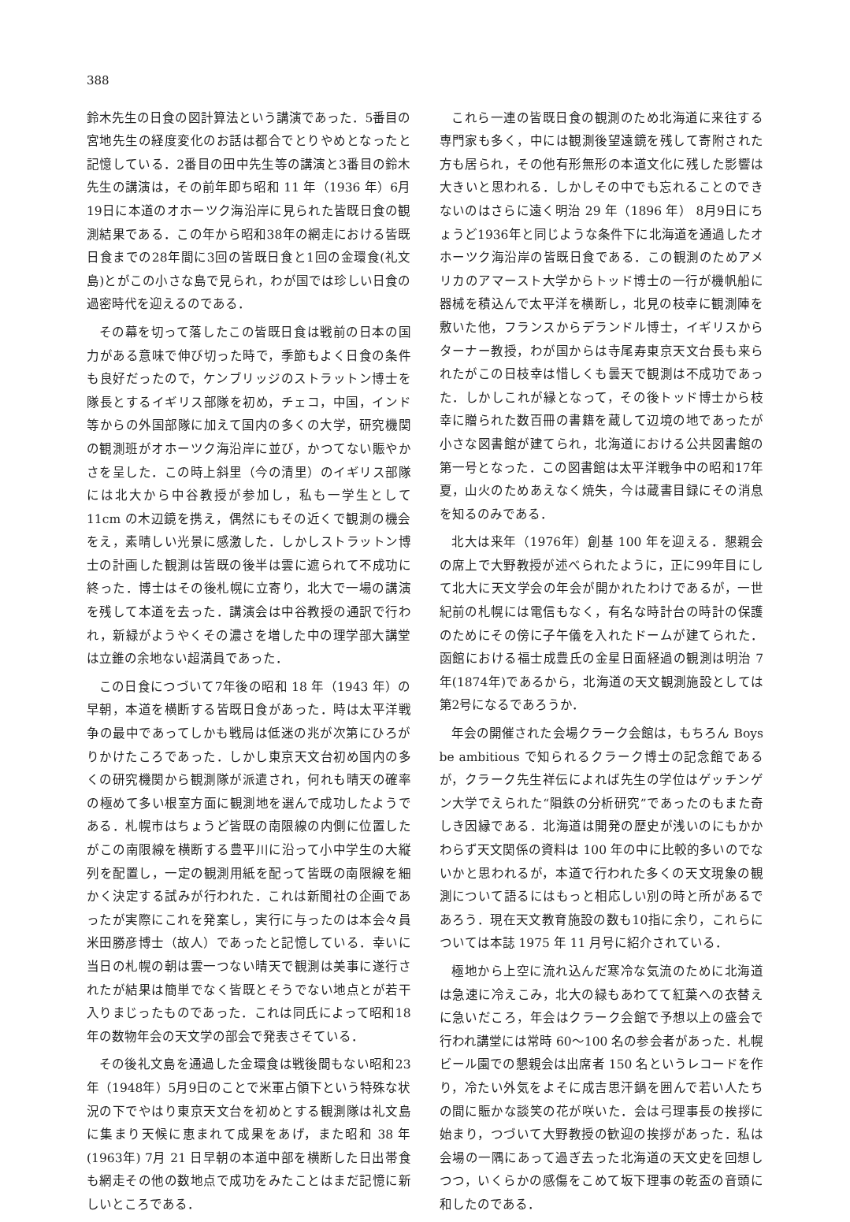388
鈴木先生の日食の図計算法という講演であった．5番目の宮地先生の経度変化のお話は都合でとりやめとなったと記憶している．2番目の田中先生等の講演と3番目の鈴木先生の講演は，その前年即ち昭和 11 年（1936 年）6月19日に本道のオホーツク海沿岸に見られた皆既日食の観測結果である．この年から昭和38年の網走における皆既日食までの28年間に3回の皆既日食と1回の金環食(礼文島)とがこの小さな島で見られ，わが国では珍しい日食の過密時代を迎えるのである．
その幕を切って落したこの皆既日食は戦前の日本の国力がある意味で伸び切った時で，季節もよく日食の条件も良好だったので，ケンブリッジのストラットン博士を隊長とするイギリス部隊を初め，チェコ，中国，インド等からの外国部隊に加えて国内の多くの大学，研究機関の観測班がオホーツク海沿岸に並び，かつてない賑やかさを呈した．この時上斜里（今の清里）のイギリス部隊には北大から中谷教授が参加し，私も一学生として 11cm の木辺鏡を携え，偶然にもその近くで観測の機会をえ，素晴しい光景に感激した．しかしストラットン博士の計画した観測は皆既の後半は雲に遮られて不成功に終った．博士はその後札幌に立寄り，北大で一場の講演を残して本道を去った．講演会は中谷教授の通訳で行われ，新緑がようやくその濃さを増した中の理学部大講堂は立錐の余地ない超満員であった．
この日食につづいて7年後の昭和 18 年（1943 年）の早朝，本道を横断する皆既日食があった．時は太平洋戦争の最中であってしかも戦局は低迷の兆が次第にひろがりかけたころであった．しかし東京天文台初め国内の多くの研究機関から観測隊が派遣され，何れも晴天の確率の極めて多い根室方面に観測地を選んで成功したようである．札幌市はちょうど皆既の南限線の内側に位置したがこの南限線を横断する豊平川に沿って小中学生の大縦列を配置し，一定の観測用紙を配って皆既の南限線を細かく決定する試みが行われた．これは新聞社の企画であったが実際にこれを発案し，実行に与ったのは本会々員米田勝彦博士（故人）であったと記憶している．幸いに当日の札幌の朝は雲一つない晴天で観測は美事に遂行されたが結果は簡単でなく皆既とそうでない地点とが若干入りまじったものであった．これは同氏によって昭和18年の数物年会の天文学の部会で発表さそている．
その後礼文島を通過した金環食は戦後間もない昭和23年（1948年）5月9日のことで米軍占領下という特殊な状況の下でやはり東京天文台を初めとする観測隊は礼文島に集まり天候に恵まれて成果をあげ，また昭和 38 年(1963年) 7月 21 日早朝の本道中部を横断した日出帯食も網走その他の数地点で成功をみたことはまだ記憶に新しいところである．
これら一連の皆既日食の観測のため北海道に来往する専門家も多く，中には観測後望遠鏡を残して寄附された方も居られ，その他有形無形の本道文化に残した影響は大きいと思われる．しかしその中でも忘れることのできないのはさらに遠く明治 29 年（1896 年） 8月9日にちょうど1936年と同じような条件下に北海道を通過したオホーツク海沿岸の皆既日食である．この観測のためアメリカのアマースト大学からトッド博士の一行が機帆船に器械を積込んで太平洋を横断し，北見の枝幸に観測陣を敷いた他，フランスからデランドル博士，イギリスからターナー教授，わが国からは寺尾寿東京天文台長も来られたがこの日枝幸は惜しくも曇天で観測は不成功であった．しかしこれが縁となって，その後トッド博士から枝幸に贈られた数百冊の書籍を蔵して辺境の地であったが小さな図書館が建てられ，北海道における公共図書館の第一号となった．この図書館は太平洋戦争中の昭和17年夏，山火のためあえなく焼失，今は蔵書目録にその消息を知るのみである．
北大は来年（1976年）創基 100 年を迎える．懇親会の席上で大野教授が述べられたように，正に99年目にして北大に天文学会の年会が開かれたわけであるが，一世紀前の札幌には電信もなく，有名な時計台の時計の保護のためにその傍に子午儀を入れたドームが建てられた．函館における福士成豊氏の金星日面経過の観測は明治 7 年(1874年)であるから，北海道の天文観測施設としては第2号になるであろうか．
年会の開催された会場クラーク会館は，もちろん Boys be ambitious で知られるクラーク博士の記念館であるが，クラーク先生祥伝によれば先生の学位はゲッチンゲン大学でえられた“隕鉄の分析研究”であったのもまた奇しき因縁である．北海道は開発の歴史が浅いのにもかかわらず天文関係の資料は 100 年の中に比較的多いのでないかと思われるが，本道で行われた多くの天文現象の観測について語るにはもっと相応しい別の時と所があるであろう．現在天文教育施設の数も10指に余り，これらについては本誌 1975 年 11 月号に紹介されている．
極地から上空に流れ込んだ寒冷な気流のために北海道は急速に冷えこみ，北大の緑もあわてて紅葉への衣替えに急いだころ，年会はクラーク会館で予想以上の盛会で行われ講堂には常時 60～100 名の参会者があった．札幌ビール園での懇親会は出席者 150 名というレコードを作り，冷たい外気をよそに成吉思汗鍋を囲んで若い人たちの間に賑かな談笑の花が咲いた．会は弓理事長の挨拶に始まり，つづいて大野教授の歓迎の挨拶があった．私は会場の一隅にあって過ぎ去った北海道の天文史を回想しつつ，いくらかの感傷をこめて坂下理事の乾盃の音頭に和したのである．